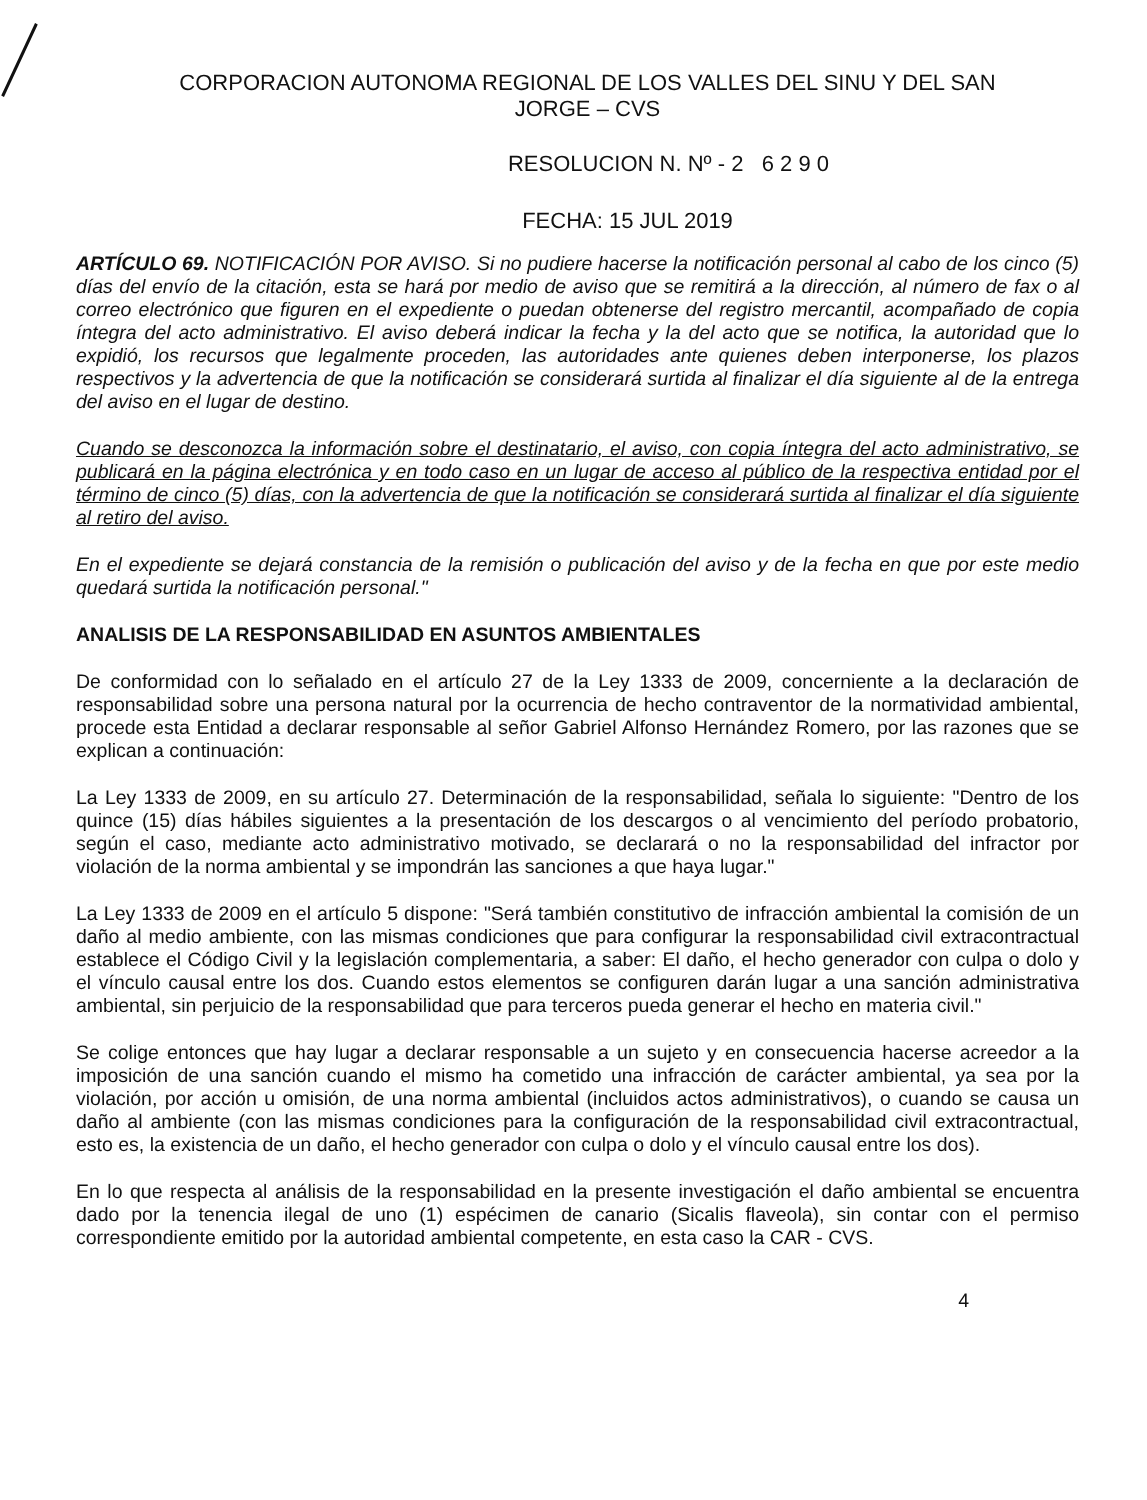CORPORACION AUTONOMA REGIONAL DE LOS VALLES DEL SINU Y DEL SAN
JORGE – CVS
RESOLUCION N. Nº - 2 6 2 9 0
FECHA: 15 JUL 2019
ARTÍCULO 69. NOTIFICACIÓN POR AVISO. Si no pudiere hacerse la notificación personal al cabo de los cinco (5) días del envío de la citación, esta se hará por medio de aviso que se remitirá a la dirección, al número de fax o al correo electrónico que figuren en el expediente o puedan obtenerse del registro mercantil, acompañado de copia íntegra del acto administrativo. El aviso deberá indicar la fecha y la del acto que se notifica, la autoridad que lo expidió, los recursos que legalmente proceden, las autoridades ante quienes deben interponerse, los plazos respectivos y la advertencia de que la notificación se considerará surtida al finalizar el día siguiente al de la entrega del aviso en el lugar de destino.
Cuando se desconozca la información sobre el destinatario, el aviso, con copia íntegra del acto administrativo, se publicará en la página electrónica y en todo caso en un lugar de acceso al público de la respectiva entidad por el término de cinco (5) días, con la advertencia de que la notificación se considerará surtida al finalizar el día siguiente al retiro del aviso.
En el expediente se dejará constancia de la remisión o publicación del aviso y de la fecha en que por este medio quedará surtida la notificación personal."
ANALISIS DE LA RESPONSABILIDAD EN ASUNTOS AMBIENTALES
De conformidad con lo señalado en el artículo 27 de la Ley 1333 de 2009, concerniente a la declaración de responsabilidad sobre una persona natural por la ocurrencia de hecho contraventor de la normatividad ambiental, procede esta Entidad a declarar responsable al señor Gabriel Alfonso Hernández Romero, por las razones que se explican a continuación:
La Ley 1333 de 2009, en su artículo 27. Determinación de la responsabilidad, señala lo siguiente: "Dentro de los quince (15) días hábiles siguientes a la presentación de los descargos o al vencimiento del período probatorio, según el caso, mediante acto administrativo motivado, se declarará o no la responsabilidad del infractor por violación de la norma ambiental y se impondrán las sanciones a que haya lugar."
La Ley 1333 de 2009 en el artículo 5 dispone: "Será también constitutivo de infracción ambiental la comisión de un daño al medio ambiente, con las mismas condiciones que para configurar la responsabilidad civil extracontractual establece el Código Civil y la legislación complementaria, a saber: El daño, el hecho generador con culpa o dolo y el vínculo causal entre los dos. Cuando estos elementos se configuren darán lugar a una sanción administrativa ambiental, sin perjuicio de la responsabilidad que para terceros pueda generar el hecho en materia civil."
Se colige entonces que hay lugar a declarar responsable a un sujeto y en consecuencia hacerse acreedor a la imposición de una sanción cuando el mismo ha cometido una infracción de carácter ambiental, ya sea por la violación, por acción u omisión, de una norma ambiental (incluidos actos administrativos), o cuando se causa un daño al ambiente (con las mismas condiciones para la configuración de la responsabilidad civil extracontractual, esto es, la existencia de un daño, el hecho generador con culpa o dolo y el vínculo causal entre los dos).
En lo que respecta al análisis de la responsabilidad en la presente investigación el daño ambiental se encuentra dado por la tenencia ilegal de uno (1) espécimen de canario (Sicalis flaveola), sin contar con el permiso correspondiente emitido por la autoridad ambiental competente, en esta caso la CAR - CVS.
4